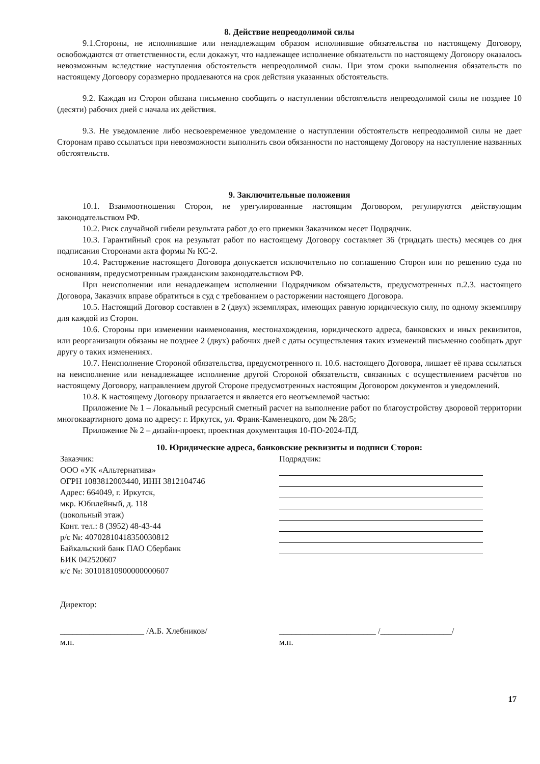8. Действие непреодолимой силы
9.1.Стороны, не исполнившие или ненадлежащим образом исполнившие обязательства по настоящему Договору, освобождаются от ответственности, если докажут, что надлежащее исполнение обязательств по настоящему Договору оказалось невозможным вследствие наступления обстоятельств непреодолимой силы. При этом сроки выполнения обязательств по настоящему Договору соразмерно продлеваются на срок действия указанных обстоятельств.
9.2. Каждая из Сторон обязана письменно сообщить о наступлении обстоятельств непреодолимой силы не позднее 10 (десяти) рабочих дней с начала их действия.
9.3. Не уведомление либо несвоевременное уведомление о наступлении обстоятельств непреодолимой силы не дает Сторонам право ссылаться при невозможности выполнить свои обязанности по настоящему Договору на наступление названных обстоятельств.
9. Заключительные положения
10.1. Взаимоотношения Сторон, не урегулированные настоящим Договором, регулируются действующим законодательством РФ.
10.2. Риск случайной гибели результата работ до его приемки Заказчиком несет Подрядчик.
10.3. Гарантийный срок на результат работ по настоящему Договору составляет 36 (тридцать шесть) месяцев со дня подписания Сторонами акта формы № КС-2.
10.4. Расторжение настоящего Договора допускается исключительно по соглашению Сторон или по решению суда по основаниям, предусмотренным гражданским законодательством РФ.
При неисполнении или ненадлежащем исполнении Подрядчиком обязательств, предусмотренных п.2.3. настоящего Договора, Заказчик вправе обратиться в суд с требованием о расторжении настоящего Договора.
10.5. Настоящий Договор составлен в 2 (двух) экземплярах, имеющих равную юридическую силу, по одному экземпляру для каждой из Сторон.
10.6. Стороны при изменении наименования, местонахождения, юридического адреса, банковских и иных реквизитов, или реорганизации обязаны не позднее 2 (двух) рабочих дней с даты осуществления таких изменений письменно сообщать друг другу о таких изменениях.
10.7. Неисполнение Стороной обязательства, предусмотренного п. 10.6. настоящего Договора, лишает её права ссылаться на неисполнение или ненадлежащее исполнение другой Стороной обязательств, связанных с осуществлением расчётов по настоящему Договору, направлением другой Стороне предусмотренных настоящим Договором документов и уведомлений.
10.8. К настоящему Договору прилагается и является его неотъемлемой частью:
Приложение № 1 – Локальный ресурсный сметный расчет на выполнение работ по благоустройству дворовой территории многоквартирного дома по адресу: г. Иркутск, ул. Франк-Каменецкого, дом № 28/5;
Приложение № 2 – дизайн-проект, проектная документация 10-ПО-2024-ПД.
10. Юридические адреса, банковские реквизиты и подписи Сторон:
Заказчик:
ООО «УК «Альтернатива»
ОГРН 1083812003440, ИНН 3812104746
Адрес: 664049, г. Иркутск,
мкр. Юбилейный, д. 118
(цокольный этаж)
Конт. тел.: 8 (3952) 48-43-44
р/с №: 40702810418350030812
Байкальский банк ПАО Сбербанк
БИК 042520607
к/с №: 30101810900000000607
Директор:
Подрядчик:
____________________ /А.Б. Хлебников/
м.п.
_______________________ /_________________/
м.п.
17